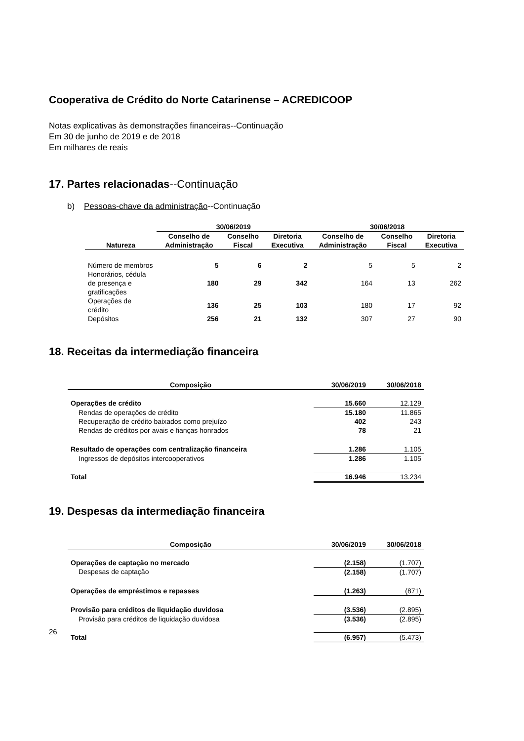Cooperativa de Crédito do Norte Catarinense – ACREDICOOP
Notas explicativas às demonstrações financeiras--Continuação
Em 30 de junho de 2019 e de 2018
Em milhares de reais
17. Partes relacionadas--Continuação
b) Pessoas-chave da administração--Continuação
| | 30/06/2019 | | | 30/06/2018 | | |
| --- | --- | --- | --- | --- | --- | --- |
| Natureza | Conselho de Administração | Conselho Fiscal | Diretoria Executiva | Conselho de Administração | Conselho Fiscal | Diretoria Executiva |
| Número de membros | 5 | 6 | 2 | 5 | 5 | 2 |
| Honorários, cédula de presença e gratificações | 180 | 29 | 342 | 164 | 13 | 262 |
| Operações de crédito | 136 | 25 | 103 | 180 | 17 | 92 |
| Depósitos | 256 | 21 | 132 | 307 | 27 | 90 |
18. Receitas da intermediação financeira
| Composição | 30/06/2019 | 30/06/2018 |
| --- | --- | --- |
| Operações de crédito | 15.660 | 12.129 |
| Rendas de operações de crédito | 15.180 | 11.865 |
| Recuperação de crédito baixados como prejuízo | 402 | 243 |
| Rendas de créditos por avais e fianças honrados | 78 | 21 |
| Resultado de operações com centralização financeira | 1.286 | 1.105 |
| Ingressos de depósitos intercooperativos | 1.286 | 1.105 |
| Total | 16.946 | 13.234 |
19. Despesas da intermediação financeira
| Composição | 30/06/2019 | 30/06/2018 |
| --- | --- | --- |
| Operações de captação no mercado | (2.158) | (1.707) |
| Despesas de captação | (2.158) | (1.707) |
| Operações de empréstimos e repasses | (1.263) | (871) |
| Provisão para créditos de liquidação duvidosa | (3.536) | (2.895) |
| Provisão para créditos de liquidação duvidosa | (3.536) | (2.895) |
| Total | (6.957) | (5.473) |
26